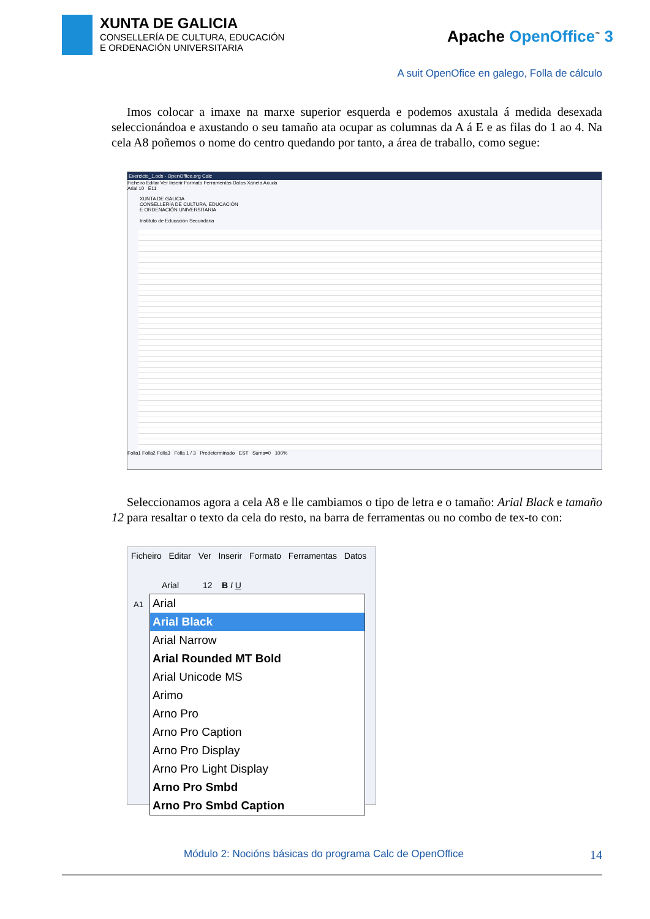XUNTA DE GALICIA
CONSELLERÍA DE CULTURA, EDUCACIÓN
E ORDENACIÓN UNIVERSITARIA
Apache OpenOffice<sup>™</sup> 3
A suit OpenOfice en galego, Folla de cálculo
Imos colocar a imaxe na marxe superior esquerda e podemos axustala á medida desexada seleccionándoa e axustando o seu tamaño ata ocupar as columnas da A á E e as filas do 1 ao 4. Na cela A8 poñemos o nome do centro quedando por tanto, a área de traballo, como segue:
Exercicio_1.ods - OpenOffice.org Calc
Ficheiro Editar Ver Inserir Formato Ferramentas Datos Xanela Axuda
Arial 10 E11
XUNTA DE GALICIA
CONSELLERÍA DE CULTURA, EDUCACIÓN
E ORDENACIÓN UNIVERSITARIA
Instituto de Educación Secundaria
Folla1 Folla2 Folla3 Folla 1 / 3 Predeterminado EST Suma=0 100%
Seleccionamos agora a cela A8 e lle cambiamos o tipo de letra e o tamaño: Arial Black e tamaño 12 para resaltar o texto da cela do resto, na barra de ferramentas ou no combo de tex-to con:
Ficheiro Editar Ver Inserir Formato Ferramentas Datos
Arial 12 B I U
A1
Arial
Arial Black
Arial Narrow
Arial Rounded MT Bold
Arial Unicode MS
Arimo
Arno Pro
Arno Pro Caption
Arno Pro Display
Arno Pro Light Display
Arno Pro Smbd
Arno Pro Smbd Caption
Módulo 2: Nocións básicas do programa Calc de OpenOffice 14